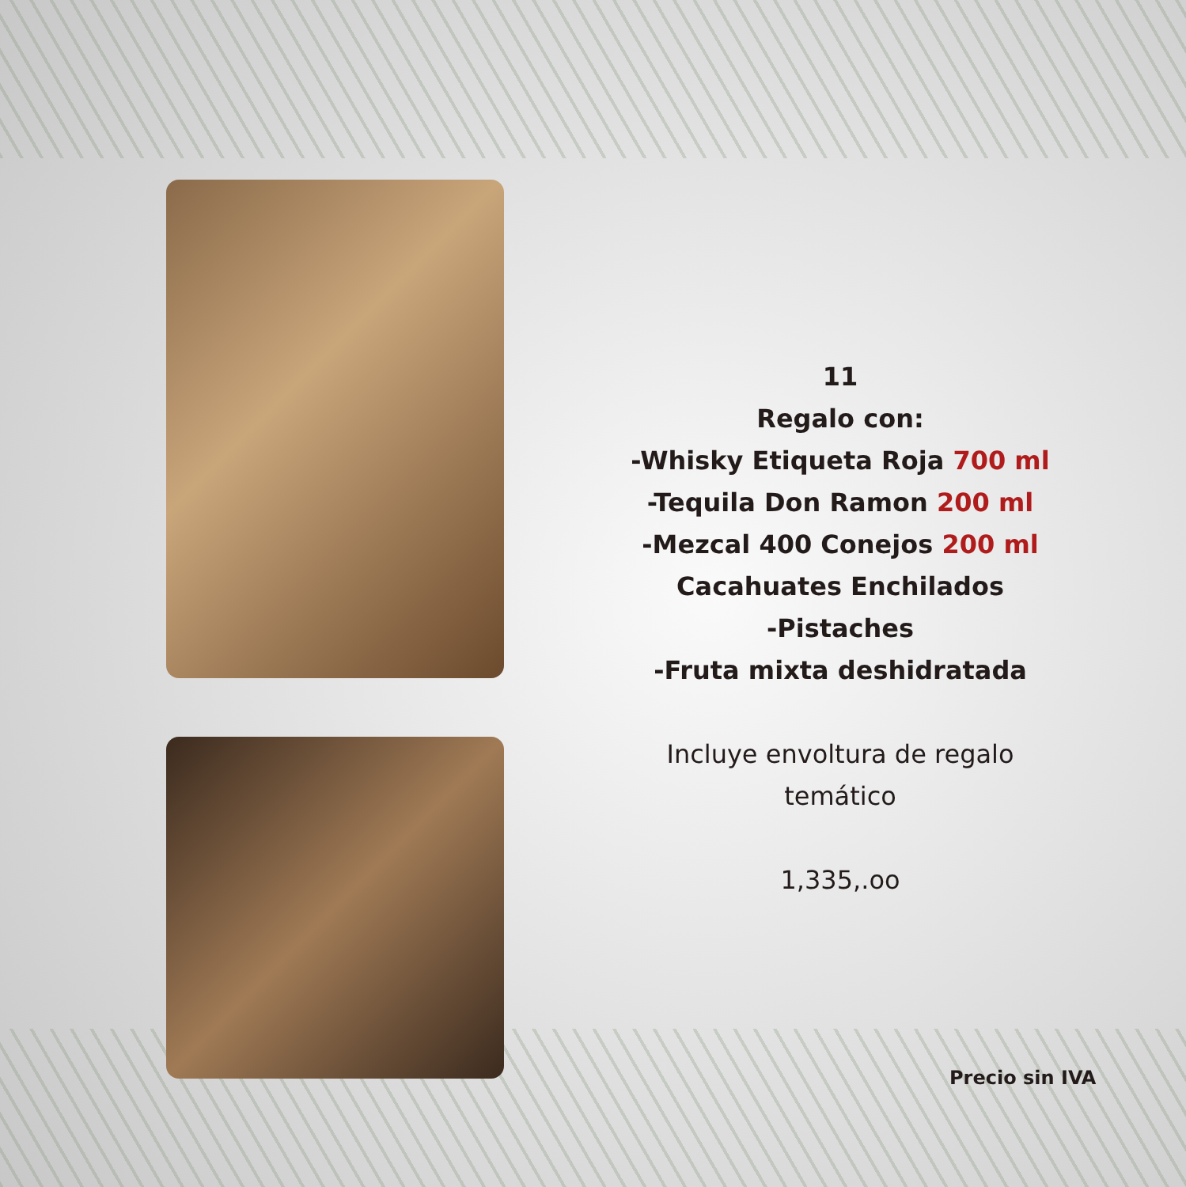11
Regalo con:
-Whisky Etiqueta Roja 700 ml
-Tequila Don Ramon 200 ml
-Mezcal 400 Conejos 200 ml
Cacahuates Enchilados
-Pistaches
-Fruta mixta deshidratada
Incluye envoltura de regalo temático
1,335,.oo
Precio sin IVA